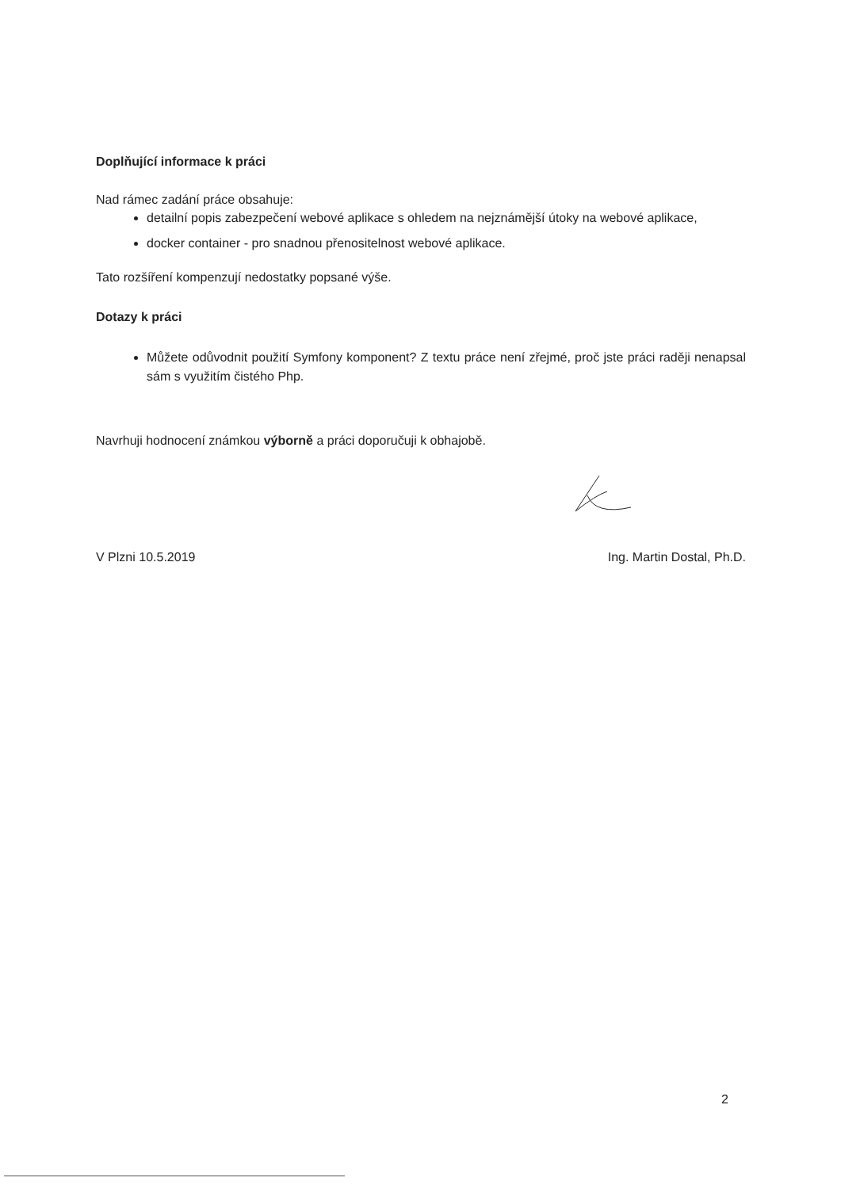Doplňující informace k práci
Nad rámec zadání práce obsahuje:
detailní popis zabezpečení webové aplikace s ohledem na nejznámější útoky na webové aplikace,
docker container - pro snadnou přenositelnost webové aplikace.
Tato rozšíření kompenzují nedostatky popsané výše.
Dotazy k práci
Můžete odůvodnit použití Symfony komponent? Z textu práce není zřejmé, proč jste práci raději nenapsal sám s využitím čistého Php.
Navrhuji hodnocení známkou výborně a práci doporučuji k obhajobě.
V Plzni 10.5.2019 Ing. Martin Dostal, Ph.D.
2